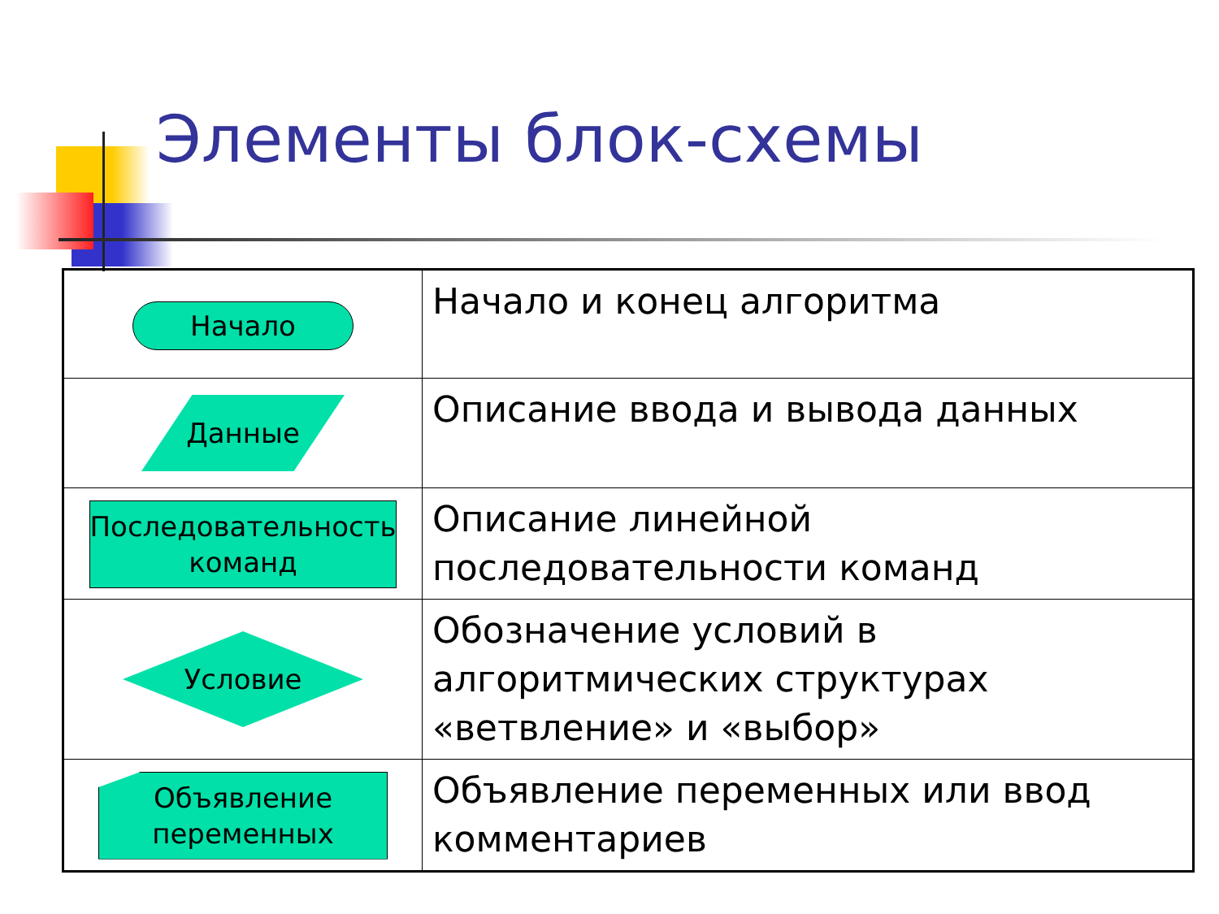Элементы блок-схемы
| Начало | Начало и конец алгоритма |
| Данные | Описание ввода и вывода данных |
| Последовательность команд | Описание линейной последовательности команд |
| Условие | Обозначение условий в алгоритмических структурах «ветвление» и «выбор» |
| Объявление переменных | Объявление переменных или ввод комментариев |